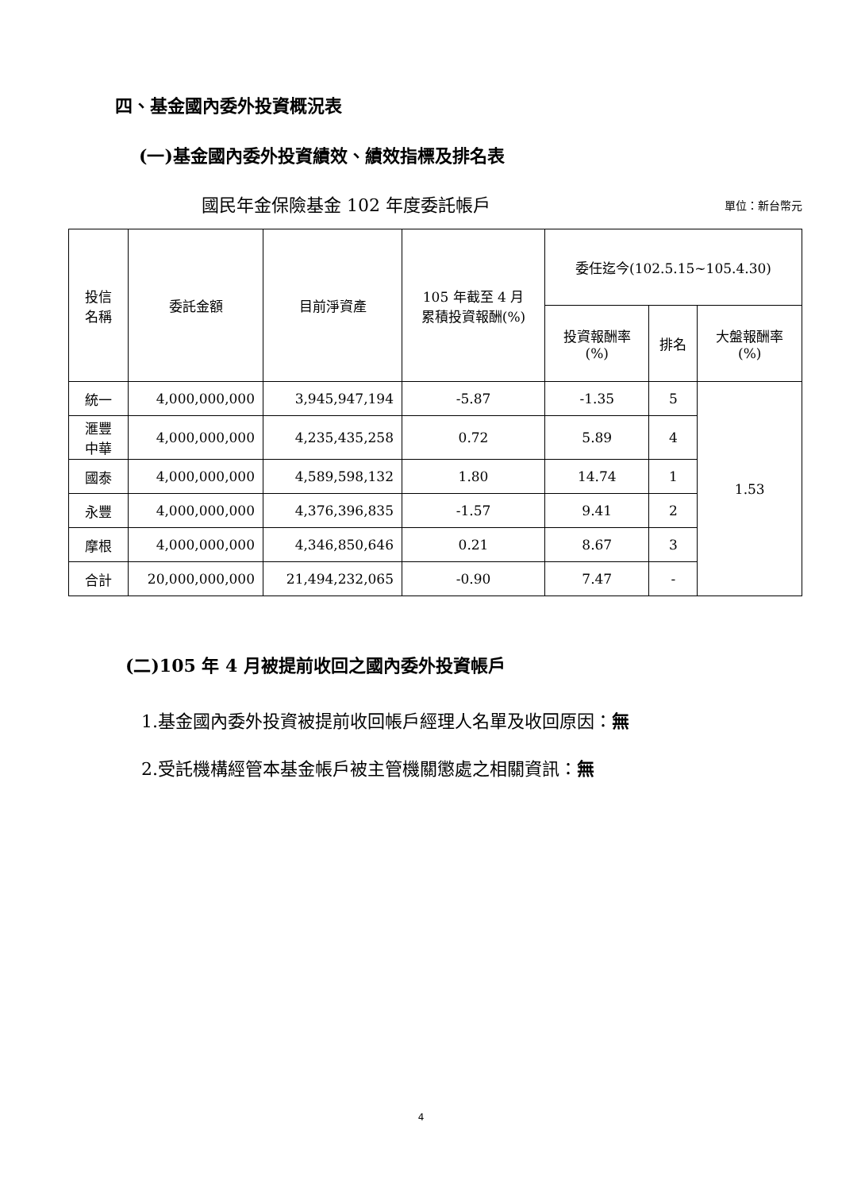四、基金國內委外投資概況表
(一)基金國內委外投資績效、績效指標及排名表
國民年金保險基金 102 年度委託帳戶 單位：新台幣元
| 投信 名稱 | 委託金額 | 目前淨資產 | 105 年截至 4 月 累積投資報酬(%) | 委任迄今(102.5.15~105.4.30) | | |
| --- | --- | --- | --- | --- | --- | --- |
| | | | | 投資報酬率 (%) | 排名 | 大盤報酬率 (%) |
| 統一 | 4,000,000,000 | 3,945,947,194 | -5.87 | -1.35 | 5 | 1.53 |
| 滙豐 中華 | 4,000,000,000 | 4,235,435,258 | 0.72 | 5.89 | 4 | |
| 國泰 | 4,000,000,000 | 4,589,598,132 | 1.80 | 14.74 | 1 | |
| 永豐 | 4,000,000,000 | 4,376,396,835 | -1.57 | 9.41 | 2 | |
| 摩根 | 4,000,000,000 | 4,346,850,646 | 0.21 | 8.67 | 3 | |
| 合計 | 20,000,000,000 | 21,494,232,065 | -0.90 | 7.47 | - | |
(二)105 年 4 月被提前收回之國內委外投資帳戶
1.基金國內委外投資被提前收回帳戶經理人名單及收回原因：無
2.受託機構經管本基金帳戶被主管機關懲處之相關資訊：無
4